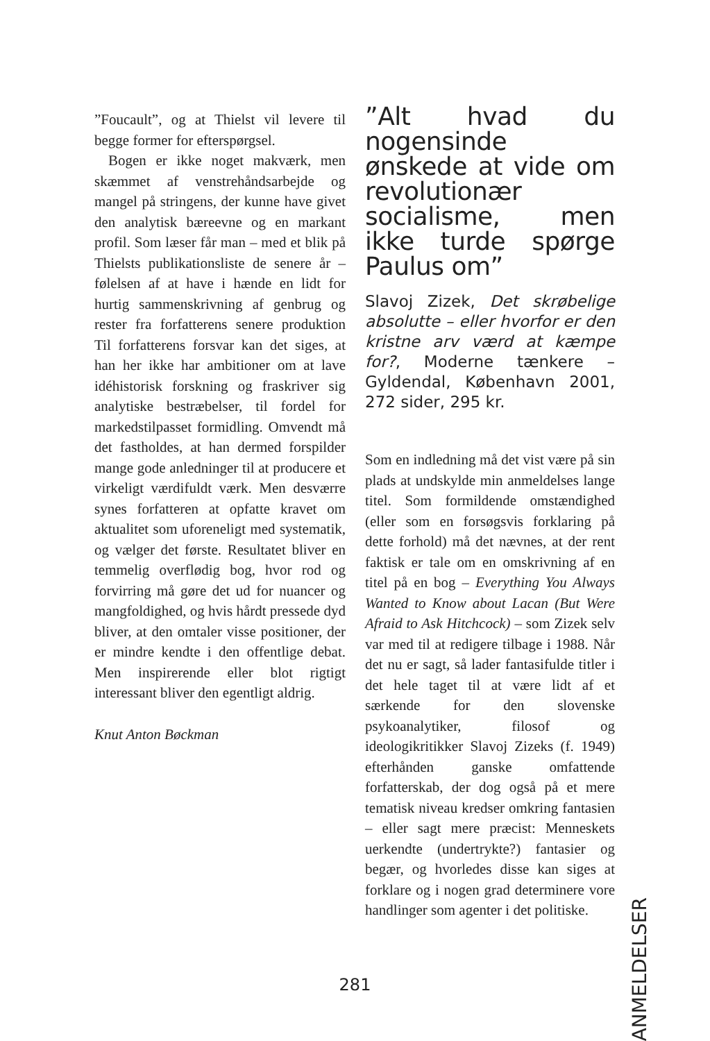”Foucault”, og at Thielst vil levere til begge former for efterspørgsel.
Bogen er ikke noget makværk, men skæmmet af venstrehåndsarbejde og mangel på stringens, der kunne have givet den analytisk bæreevne og en markant profil. Som læser får man – med et blik på Thielsts publikationsliste de senere år – følelsen af at have i hænde en lidt for hurtig sammenskrivning af genbrug og rester fra forfatterens senere produktion Til forfatterens forsvar kan det siges, at han her ikke har ambitioner om at lave idéhistorisk forskning og fraskriver sig analytiske bestræbelser, til fordel for markedstilpasset formidling. Omvendt må det fastholdes, at han dermed forspilder mange gode anledninger til at producere et virkeligt værdifuldt værk. Men desværre synes forfatteren at opfatte kravet om aktualitet som uforeneligt med systematik, og vælger det første. Resultatet bliver en temmelig overflødig bog, hvor rod og forvirring må gøre det ud for nuancer og mangfoldighed, og hvis hårdt pressede dyd bliver, at den omtaler visse positioner, der er mindre kendte i den offentlige debat. Men inspirerende eller blot rigtigt interessant bliver den egentligt aldrig.
Knut Anton Bøckman
”Alt hvad du nogensinde ønskede at vide om revolutionær socialisme, men ikke turde spørge Paulus om”
Slavoj Zizek, Det skrøbelige absolutte – eller hvorfor er den kristne arv værd at kæmpe for?, Moderne tænkere – Gyldendal, København 2001, 272 sider, 295 kr.
Som en indledning må det vist være på sin plads at undskylde min anmeldelses lange titel. Som formildende omstændighed (eller som en forsøgsvis forklaring på dette forhold) må det nævnes, at der rent faktisk er tale om en omskrivning af en titel på en bog – Everything You Always Wanted to Know about Lacan (But Were Afraid to Ask Hitchcock) – som Zizek selv var med til at redigere tilbage i 1988. Når det nu er sagt, så lader fantasifulde titler i det hele taget til at være lidt af et særkende for den slovenske psykoanalytiker, filosof og ideologikritikker Slavoj Zizeks (f. 1949) efterhånden ganske omfattende forfatterskab, der dog også på et mere tematisk niveau kredser omkring fantasien – eller sagt mere præcist: Menneskets uerkendte (undertrykte?) fantasier og begær, og hvorledes disse kan siges at forklare og i nogen grad determinere vore handlinger som agenter i det politiske.
ANMELDELSER
281